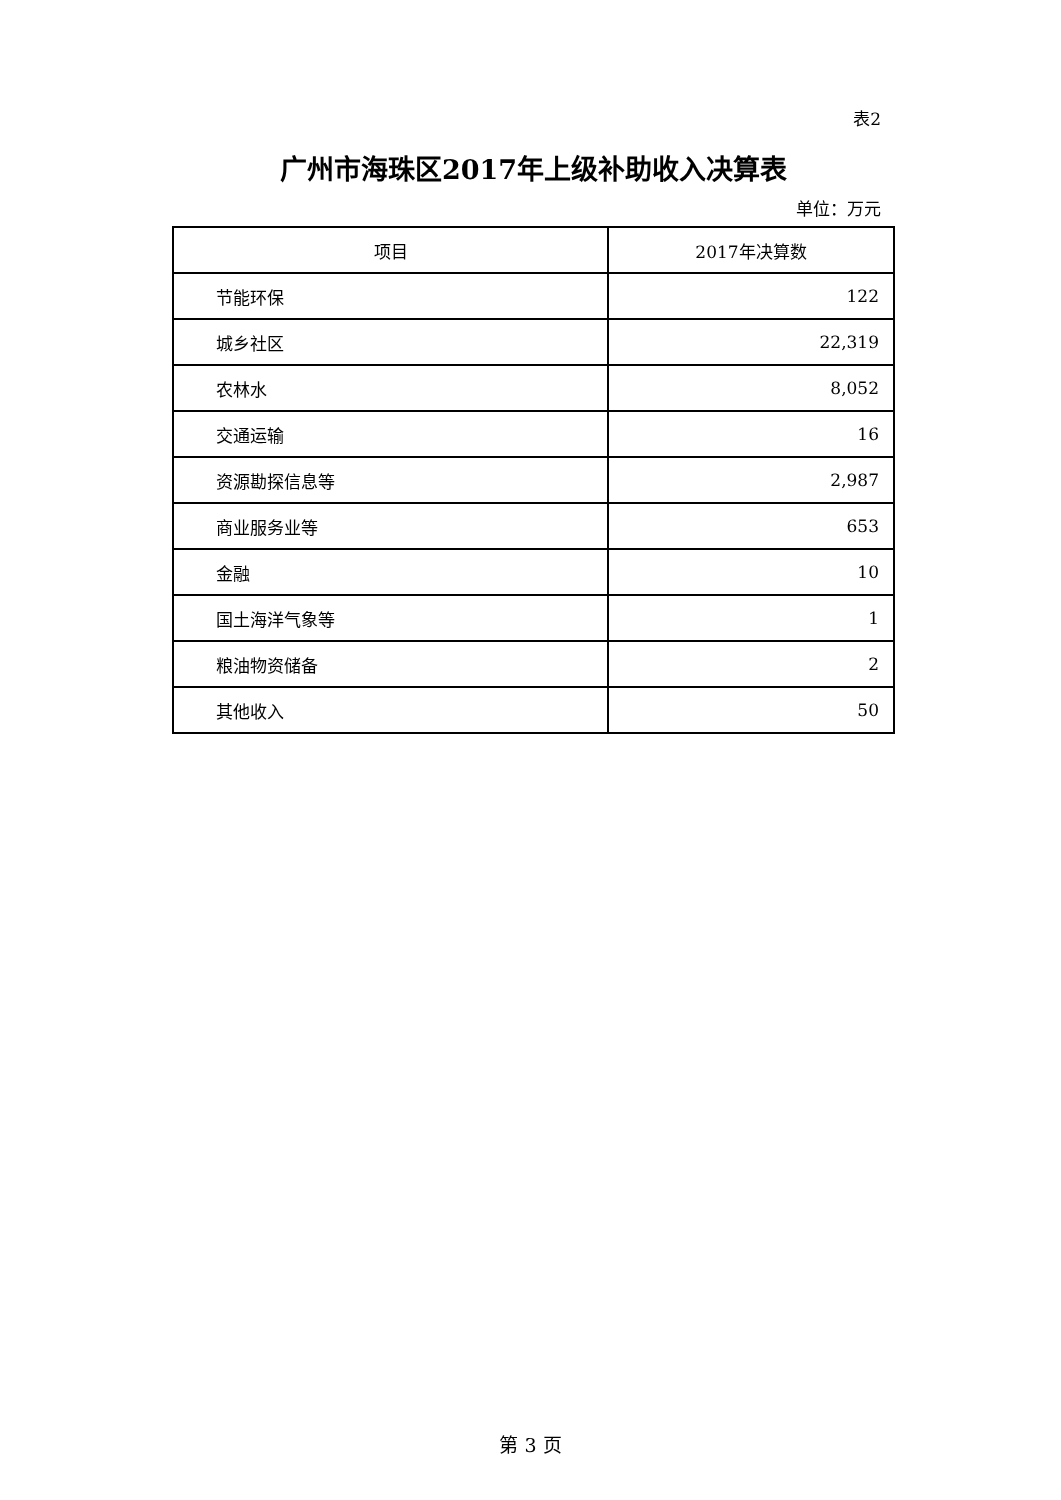表2
广州市海珠区2017年上级补助收入决算表
单位：万元
| 项目 | 2017年决算数 |
| --- | --- |
| 节能环保 | 122 |
| 城乡社区 | 22,319 |
| 农林水 | 8,052 |
| 交通运输 | 16 |
| 资源勘探信息等 | 2,987 |
| 商业服务业等 | 653 |
| 金融 | 10 |
| 国土海洋气象等 | 1 |
| 粮油物资储备 | 2 |
| 其他收入 | 50 |
第 3 页